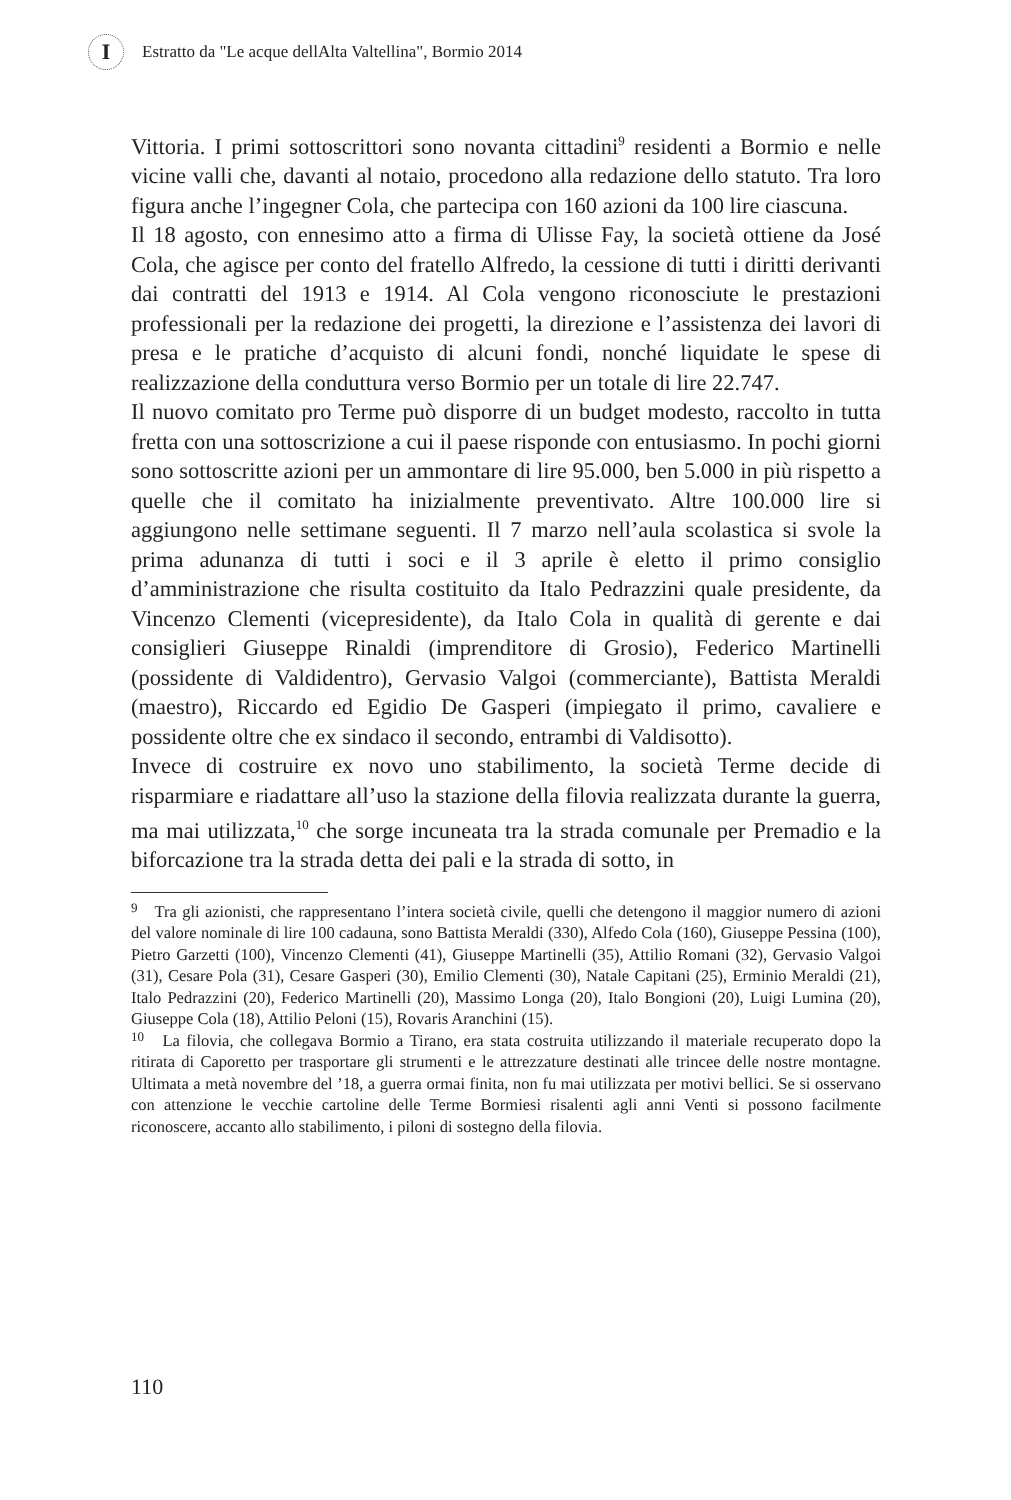I
Estratto da "Le acque dellAlta Valtellina", Bormio 2014
Vittoria. I primi sottoscrittori sono novanta cittadini<sup>9</sup> residenti a Bormio e nelle vicine valli che, davanti al notaio, procedono alla redazione dello statuto. Tra loro figura anche l’ingegner Cola, che partecipa con 160 azioni da 100 lire ciascuna.
Il 18 agosto, con ennesimo atto a firma di Ulisse Fay, la società ottiene da José Cola, che agisce per conto del fratello Alfredo, la cessione di tutti i diritti derivanti dai contratti del 1913 e 1914. Al Cola vengono riconosciute le prestazioni professionali per la redazione dei progetti, la direzione e l’assistenza dei lavori di presa e le pratiche d’acquisto di alcuni fondi, nonché liquidate le spese di realizzazione della conduttura verso Bormio per un totale di lire 22.747.
Il nuovo comitato pro Terme può disporre di un budget modesto, raccolto in tutta fretta con una sottoscrizione a cui il paese risponde con entusiasmo. In pochi giorni sono sottoscritte azioni per un ammontare di lire 95.000, ben 5.000 in più rispetto a quelle che il comitato ha inizialmente preventivato. Altre 100.000 lire si aggiungono nelle settimane seguenti. Il 7 marzo nell’aula scolastica si svole la prima adunanza di tutti i soci e il 3 aprile è eletto il primo consiglio d’amministrazione che risulta costituito da Italo Pedrazzini quale presidente, da Vincenzo Clementi (vicepresidente), da Italo Cola in qualità di gerente e dai consiglieri Giuseppe Rinaldi (imprenditore di Grosio), Federico Martinelli (possidente di Valdidentro), Gervasio Valgoi (commerciante), Battista Meraldi (maestro), Riccardo ed Egidio De Gasperi (impiegato il primo, cavaliere e possidente oltre che ex sindaco il secondo, entrambi di Valdisotto).
Invece di costruire ex novo uno stabilimento, la società Terme decide di risparmiare e riadattare all’uso la stazione della filovia realizzata durante la guerra, ma mai utilizzata,<sup>10</sup> che sorge incuneata tra la strada comunale per Premadio e la biforcazione tra la strada detta dei pali e la strada di sotto, in
<sup>9</sup> Tra gli azionisti, che rappresentano l’intera società civile, quelli che detengono il maggior numero di azioni del valore nominale di lire 100 cadauna, sono Battista Meraldi (330), Alfedo Cola (160), Giuseppe Pessina (100), Pietro Garzetti (100), Vincenzo Clementi (41), Giuseppe Martinelli (35), Attilio Romani (32), Gervasio Valgoi (31), Cesare Pola (31), Cesare Gasperi (30), Emilio Clementi (30), Natale Capitani (25), Erminio Meraldi (21), Italo Pedrazzini (20), Federico Martinelli (20), Massimo Longa (20), Italo Bongioni (20), Luigi Lumina (20), Giuseppe Cola (18), Attilio Peloni (15), Rovaris Aranchini (15).
<sup>10</sup> La filovia, che collegava Bormio a Tirano, era stata costruita utilizzando il materiale recuperato dopo la ritirata di Caporetto per trasportare gli strumenti e le attrezzature destinati alle trincee delle nostre montagne. Ultimata a metà novembre del ’18, a guerra ormai finita, non fu mai utilizzata per motivi bellici. Se si osservano con attenzione le vecchie cartoline delle Terme Bormiesi risalenti agli anni Venti si possono facilmente riconoscere, accanto allo stabilimento, i piloni di sostegno della filovia.
110